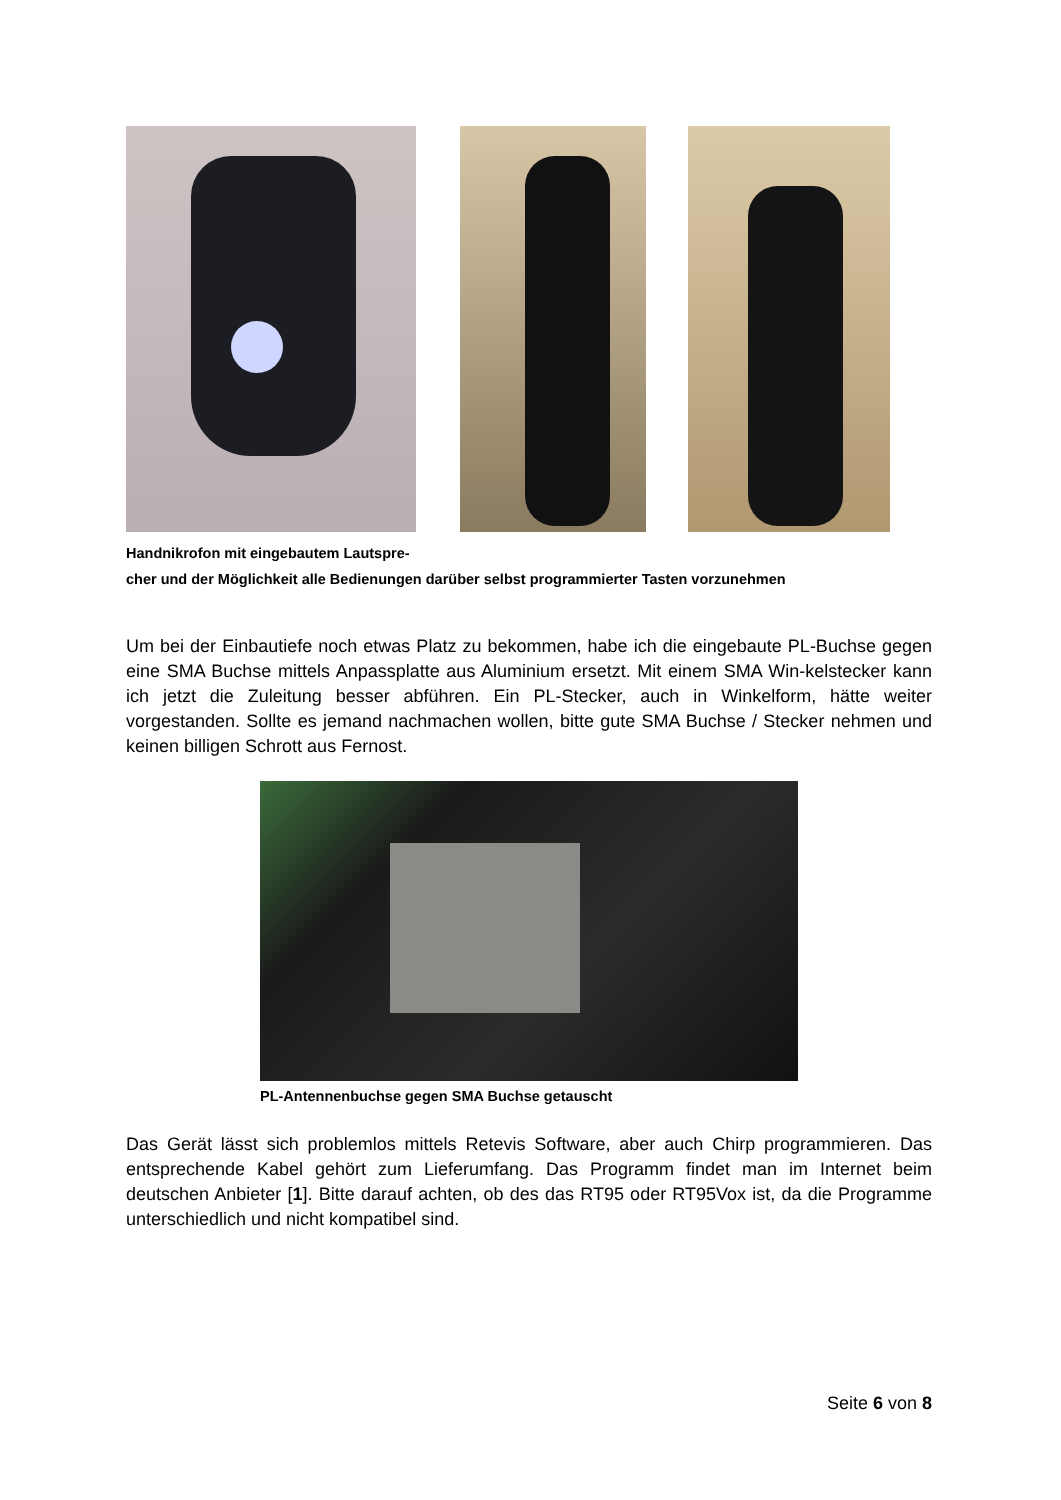Handnikrofon mit eingebautem Lautspre-
cher und der Möglichkeit alle Bedienungen darüber selbst programmierter Tasten vorzunehmen
Um bei der Einbautiefe noch etwas Platz zu bekommen, habe ich die eingebaute PL-Buchse gegen eine SMA Buchse mittels Anpassplatte aus Aluminium ersetzt. Mit einem SMA Win-kelstecker kann ich jetzt die Zuleitung besser abführen. Ein PL-Stecker, auch in Winkelform, hätte weiter vorgestanden. Sollte es jemand nachmachen wollen, bitte gute SMA Buchse / Stecker nehmen und keinen billigen Schrott aus Fernost.
PL-Antennenbuchse gegen SMA Buchse getauscht
Das Gerät lässt sich problemlos mittels Retevis Software, aber auch Chirp programmieren. Das entsprechende Kabel gehört zum Lieferumfang. Das Programm findet man im Internet beim deutschen Anbieter [1]. Bitte darauf achten, ob des das RT95 oder RT95Vox ist, da die Programme unterschiedlich und nicht kompatibel sind.
Seite 6 von 8